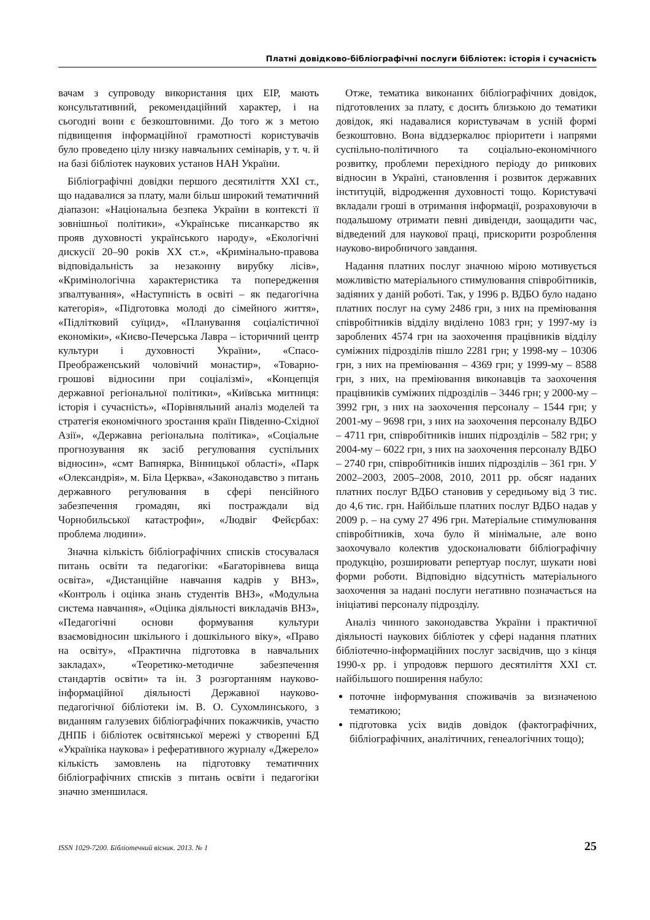Платні довідково-бібліографічні послуги бібліотек: історія і сучасність
вачам з супроводу використання цих ЕІР, мають консультативний, рекомендаційний характер, і на сьогодні вони є безкоштовними. До того ж з метою підвищення інформаційної грамотності користувачів було проведено цілу низку навчальних семінарів, у т. ч. й на базі бібліотек наукових установ НАН України.
Бібліографічні довідки першого десятиліття XXI ст., що надавалися за плату, мали більш широкий тематичний діапазон: «Національна безпека України в контексті її зовнішньої політики», «Українське писанкарство як прояв духовності українського народу», «Екологічні дискусії 20–90 років XX ст.», «Кримінально-правова відповідальність за незаконну вирубку лісів», «Кримінологічна характеристика та попередження зґвалтування», «Наступність в освіті – як педагогічна категорія», «Підготовка молоді до сімейного життя», «Підлітковий суїцид», «Планування соціалістичної економіки», «Києво-Печерська Лавра – історичний центр культури і духовності України», «Спасо-Преображенський чоловічий монастир», «Товарно-грошові відносини при соціалізмі», «Концепція державної регіональної політики», «Київська митниця: історія і сучасність», «Порівняльний аналіз моделей та стратегія економічного зростання країн Південно-Східної Азії», «Державна регіональна політика», «Соціальне прогнозування як засіб регулювання суспільних відносин», «смт Вапнярка, Вінницької області», «Парк «Олександрія», м. Біла Церква», «Законодавство з питань державного регулювання в сфері пенсійного забезпечення громадян, які постраждали від Чорнобильської катастрофи», «Людвіг Фейєрбах: проблема людини».
Значна кількість бібліографічних списків стосувалася питань освіти та педагогіки: «Багаторівнева вища освіта», «Дистанційне навчання кадрів у ВНЗ», «Контроль і оцінка знань студентів ВНЗ», «Модульна система навчання», «Оцінка діяльності викладачів ВНЗ», «Педагогічні основи формування культури взаємовідносин шкільного і дошкільного віку», «Право на освіту», «Практична підготовка в навчальних закладах», «Теоретико-методичне забезпечення стандартів освіти» та ін. З розгортанням науково-інформаційної діяльності Державної науково-педагогічної бібліотеки ім. В. О. Сухомлинського, з виданням галузевих бібліографічних покажчиків, участю ДНПБ і бібліотек освітянської мережі у створенні БД «Україніка наукова» і реферативного журналу «Джерело» кількість замовлень на підготовку тематичних бібліографічних списків з питань освіти і педагогіки значно зменшилася.
Отже, тематика виконаних бібліографічних довідок, підготовлених за плату, є досить близькою до тематики довідок, які надавалися користувачам в усній формі безкоштовно. Вона віддзеркалює пріоритети і напрями суспільно-політичного та соціально-економічного розвитку, проблеми перехідного періоду до ринкових відносин в Україні, становлення і розвиток державних інституцій, відродження духовності тощо. Користувачі вкладали гроші в отримання інформації, розраховуючи в подальшому отримати певні дивіденди, заощадити час, відведений для наукової праці, прискорити розроблення науково-виробничого завдання.
Надання платних послуг значною мірою мотивується можливістю матеріального стимулювання співробітників, задіяних у даній роботі. Так, у 1996 р. ВДБО було надано платних послуг на суму 2486 грн, з них на преміювання співробітників відділу виділено 1083 грн; у 1997-му із зароблених 4574 грн на заохочення працівників відділу суміжних підрозділів пішло 2281 грн; у 1998-му – 10306 грн, з них на преміювання – 4369 грн; у 1999-му – 8588 грн, з них, на преміювання виконавців та заохочення працівників суміжних підрозділів – 3446 грн; у 2000-му – 3992 грн, з них на заохочення персоналу – 1544 грн; у 2001-му – 9698 грн, з них на заохочення персоналу ВДБО – 4711 грн, співробітників інших підрозділів – 582 грн; у 2004-му – 6022 грн, з них на заохочення персоналу ВДБО – 2740 грн, співробітників інших підрозділів – 361 грн. У 2002–2003, 2005–2008, 2010, 2011 рр. обсяг наданих платних послуг ВДБО становив у середньому від 3 тис. до 4,6 тис. грн. Найбільше платних послуг ВДБО надав у 2009 р. – на суму 27 496 грн. Матеріальне стимулювання співробітників, хоча було й мінімальне, але воно заохочувало колектив удосконалювати бібліографічну продукцію, розширювати репертуар послуг, шукати нові форми роботи. Відповідно відсутність матеріального заохочення за надані послуги негативно позначається на ініціативі персоналу підрозділу.
Аналіз чинного законодавства України і практичної діяльності наукових бібліотек у сфері надання платних бібліотечно-інформаційних послуг засвідчив, що з кінця 1990-х рр. і упродовж першого десятиліття XXI ст. найбільшого поширення набуло:
поточне інформування споживачів за визначеною тематикою;
підготовка усіх видів довідок (фактографічних, бібліографічних, аналітичних, генеалогічних тощо);
ISSN 1029-7200. Бібліотечний вісник. 2013. № 1 25